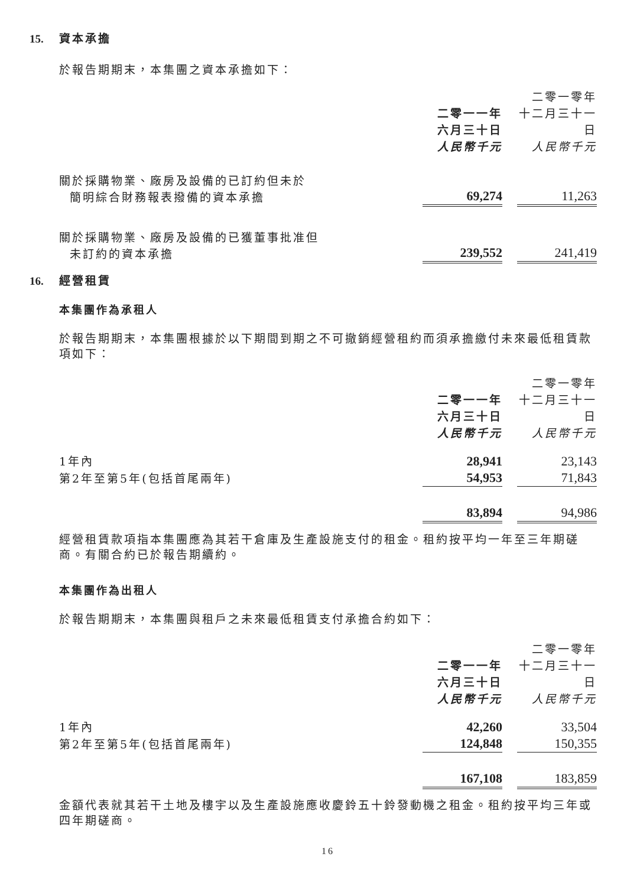15. 資本承擔
於報告期期末，本集團之資本承擔如下：
| | 二零一一年 六月三十日 人民幣千元 | | 二零一零年 十二月三十一日 人民幣千元 |
| 關於採購物業、廠房及設備的已訂約但未於 簡明綜合財務報表撥備的資本承擔 | 69,274 | | 11,263 |
| 關於採購物業、廠房及設備的已獲董事批准但 未訂約的資本承擔 | 239,552 | | 241,419 |
16. 經營租賃
本集團作為承租人
於報告期期末，本集團根據於以下期間到期之不可撤銷經營租約而須承擔繳付未來最低租賃款項如下：
| | 二零一一年 六月三十日 人民幣千元 | | 二零一零年 十二月三十一日 人民幣千元 |
| 1年內 | 28,941 | | 23,143 |
| 第2年至第5年(包括首尾兩年) | 54,953 | | 71,843 |
| | 83,894 | | 94,986 |
經營租賃款項指本集團應為其若干倉庫及生產設施支付的租金。租約按平均一年至三年期磋商。有關合約已於報告期續約。
本集團作為出租人
於報告期期末，本集團與租戶之未來最低租賃支付承擔合約如下：
| | 二零一一年 六月三十日 人民幣千元 | | 二零一零年 十二月三十一日 人民幣千元 |
| 1年內 | 42,260 | | 33,504 |
| 第2年至第5年(包括首尾兩年) | 124,848 | | 150,355 |
| | 167,108 | | 183,859 |
金額代表就其若干土地及樓宇以及生產設施應收慶鈴五十鈴發動機之租金。租約按平均三年或四年期磋商。
16